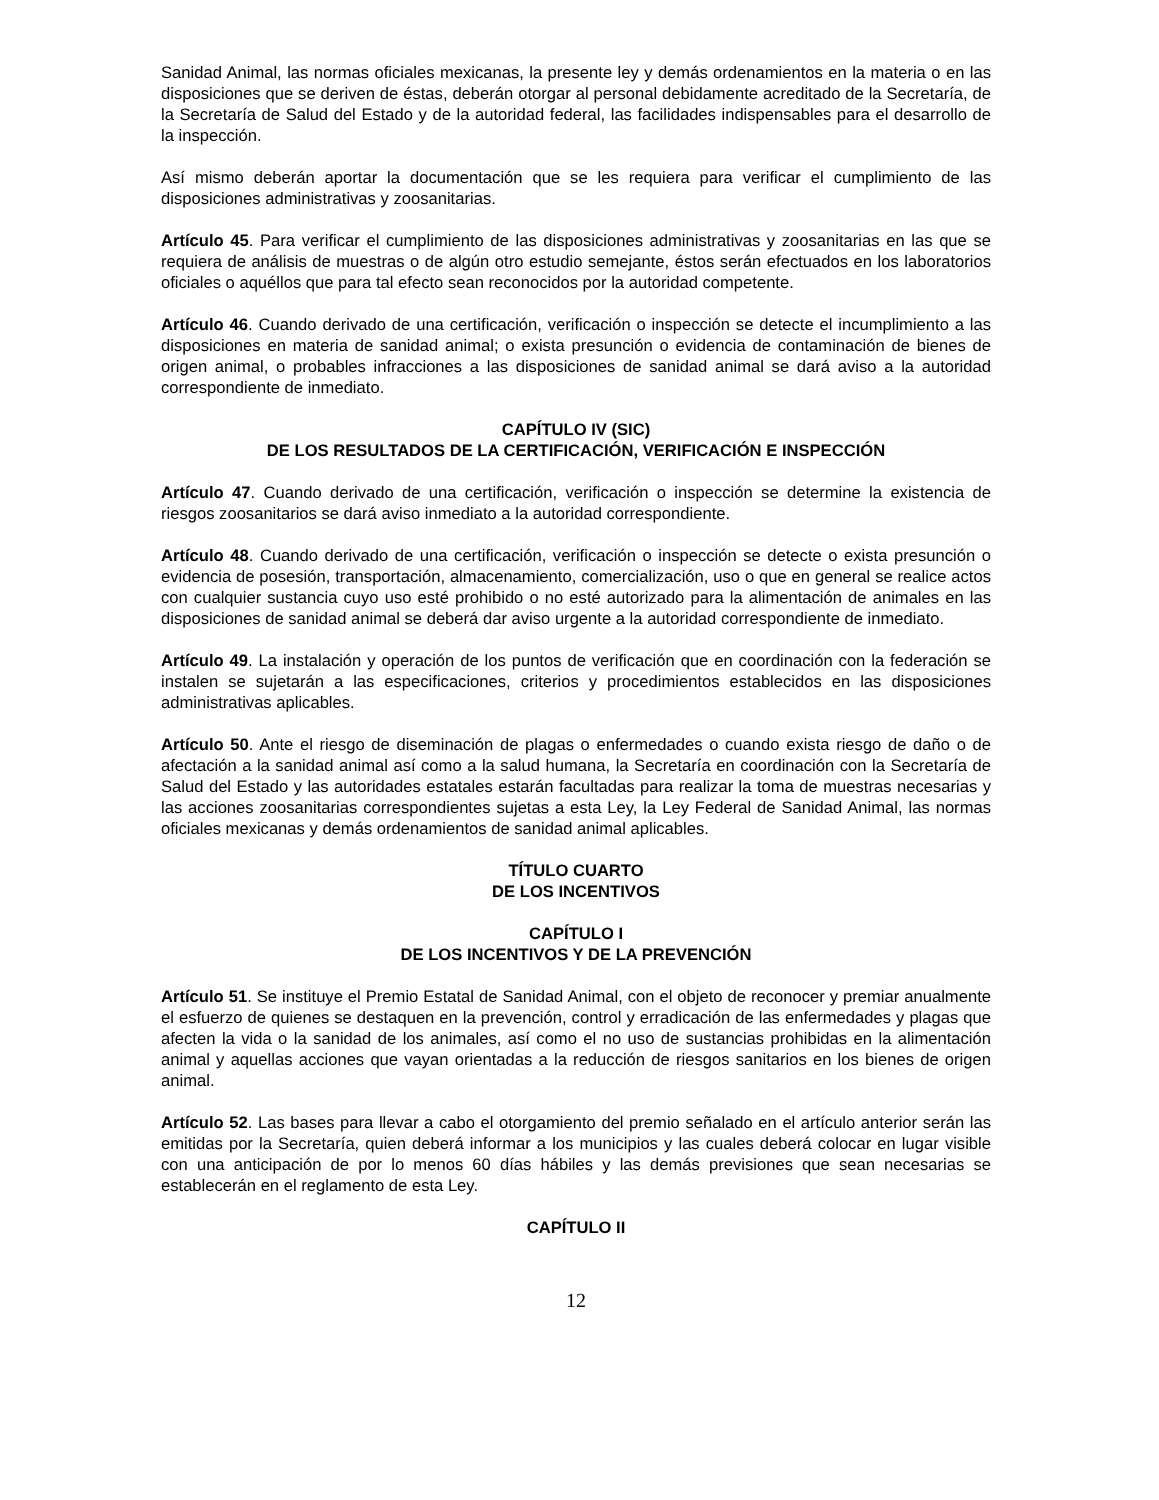Sanidad Animal, las normas oficiales mexicanas, la presente ley y demás ordenamientos en la materia o en las disposiciones que se deriven de éstas, deberán otorgar al personal debidamente acreditado de la Secretaría, de la Secretaría de Salud del Estado y de la autoridad federal, las facilidades indispensables para el desarrollo de la inspección.
Así mismo deberán aportar la documentación que se les requiera para verificar el cumplimiento de las disposiciones administrativas y zoosanitarias.
Artículo 45. Para verificar el cumplimiento de las disposiciones administrativas y zoosanitarias en las que se requiera de análisis de muestras o de algún otro estudio semejante, éstos serán efectuados en los laboratorios oficiales o aquéllos que para tal efecto sean reconocidos por la autoridad competente.
Artículo 46. Cuando derivado de una certificación, verificación o inspección se detecte el incumplimiento a las disposiciones en materia de sanidad animal; o exista presunción o evidencia de contaminación de bienes de origen animal, o probables infracciones a las disposiciones de sanidad animal se dará aviso a la autoridad correspondiente de inmediato.
CAPÍTULO IV (SIC)
DE LOS RESULTADOS DE LA CERTIFICACIÓN, VERIFICACIÓN E INSPECCIÓN
Artículo 47. Cuando derivado de una certificación, verificación o inspección se determine la existencia de riesgos zoosanitarios se dará aviso inmediato a la autoridad correspondiente.
Artículo 48. Cuando derivado de una certificación, verificación o inspección se detecte o exista presunción o evidencia de posesión, transportación, almacenamiento, comercialización, uso o que en general se realice actos con cualquier sustancia cuyo uso esté prohibido o no esté autorizado para la alimentación de animales en las disposiciones de sanidad animal se deberá dar aviso urgente a la autoridad correspondiente de inmediato.
Artículo 49. La instalación y operación de los puntos de verificación que en coordinación con la federación se instalen se sujetarán a las especificaciones, criterios y procedimientos establecidos en las disposiciones administrativas aplicables.
Artículo 50. Ante el riesgo de diseminación de plagas o enfermedades o cuando exista riesgo de daño o de afectación a la sanidad animal así como a la salud humana, la Secretaría en coordinación con la Secretaría de Salud del Estado y las autoridades estatales estarán facultadas para realizar la toma de muestras necesarias y las acciones zoosanitarias correspondientes sujetas a esta Ley, la Ley Federal de Sanidad Animal, las normas oficiales mexicanas y demás ordenamientos de sanidad animal aplicables.
TÍTULO CUARTO
DE LOS INCENTIVOS
CAPÍTULO I
DE LOS INCENTIVOS Y DE LA PREVENCIÓN
Artículo 51. Se instituye el Premio Estatal de Sanidad Animal, con el objeto de reconocer y premiar anualmente el esfuerzo de quienes se destaquen en la prevención, control y erradicación de las enfermedades y plagas que afecten la vida o la sanidad de los animales, así como el no uso de sustancias prohibidas en la alimentación animal y aquellas acciones que vayan orientadas a la reducción de riesgos sanitarios en los bienes de origen animal.
Artículo 52. Las bases para llevar a cabo el otorgamiento del premio señalado en el artículo anterior serán las emitidas por la Secretaría, quien deberá informar a los municipios y las cuales deberá colocar en lugar visible con una anticipación de por lo menos 60 días hábiles y las demás previsiones que sean necesarias se establecerán en el reglamento de esta Ley.
CAPÍTULO II
12